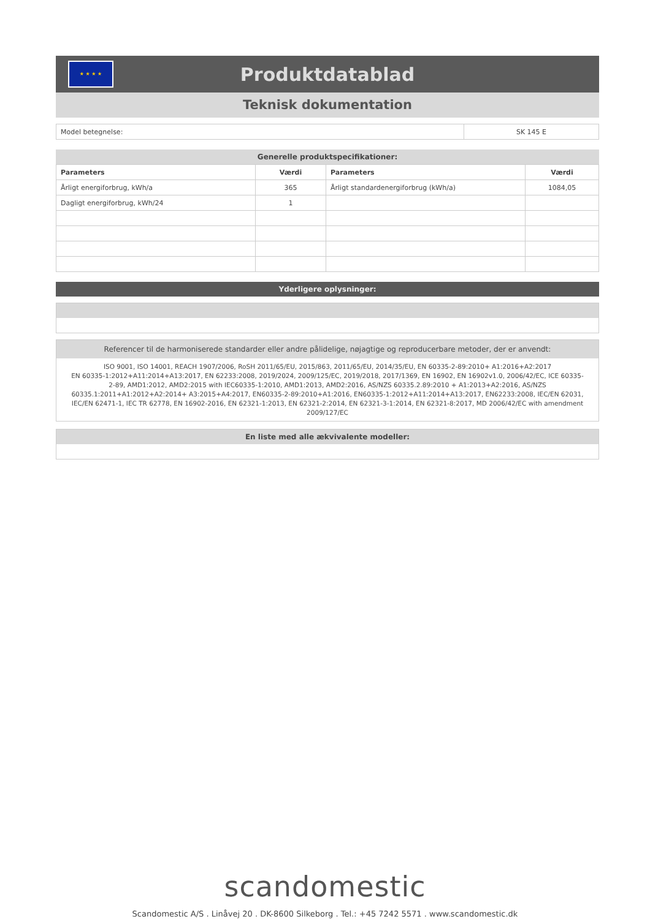★ ★ ★ ★
Produktdatablad
Teknisk dokumentation
| Model betegnelse: | SK 145 E |
Generelle produktspecifikationer:
| Parameters | Værdi | Parameters | Værdi |
| --- | --- | --- | --- |
| Årligt energiforbrug, kWh/a | 365 | Årligt standardenergiforbrug (kWh/a) | 1084,05 |
| Dagligt energiforbrug, kWh/24 | 1 | | |
Yderligere oplysninger:
Referencer til de harmoniserede standarder eller andre pålidelige, nøjagtige og reproducerbare metoder, der er anvendt:
ISO 9001, ISO 14001, REACH 1907/2006, RoSH 2011/65/EU, 2015/863, 2011/65/EU, 2014/35/EU, EN 60335-2-89:2010+ A1:2016+A2:2017
EN 60335-1:2012+A11:2014+A13:2017, EN 62233:2008, 2019/2024, 2009/125/EC, 2019/2018, 2017/1369, EN 16902, EN 16902v1.0, 2006/42/EC, ICE 60335-2-89, AMD1:2012, AMD2:2015 with IEC60335-1:2010, AMD1:2013, AMD2:2016, AS/NZS 60335.2.89:2010 + A1:2013+A2:2016, AS/NZS 60335.1:2011+A1:2012+A2:2014+ A3:2015+A4:2017, EN60335-2-89:2010+A1:2016, EN60335-1:2012+A11:2014+A13:2017, EN62233:2008, IEC/EN 62031, IEC/EN 62471-1, IEC TR 62778, EN 16902-2016, EN 62321-1:2013, EN 62321-2:2014, EN 62321-3-1:2014, EN 62321-8:2017, MD 2006/42/EC with amendment 2009/127/EC
En liste med alle ækvivalente modeller:
scandomestic
Scandomestic A/S . Linåvej 20 . DK-8600 Silkeborg . Tel.: +45 7242 5571 . www.scandomestic.dk